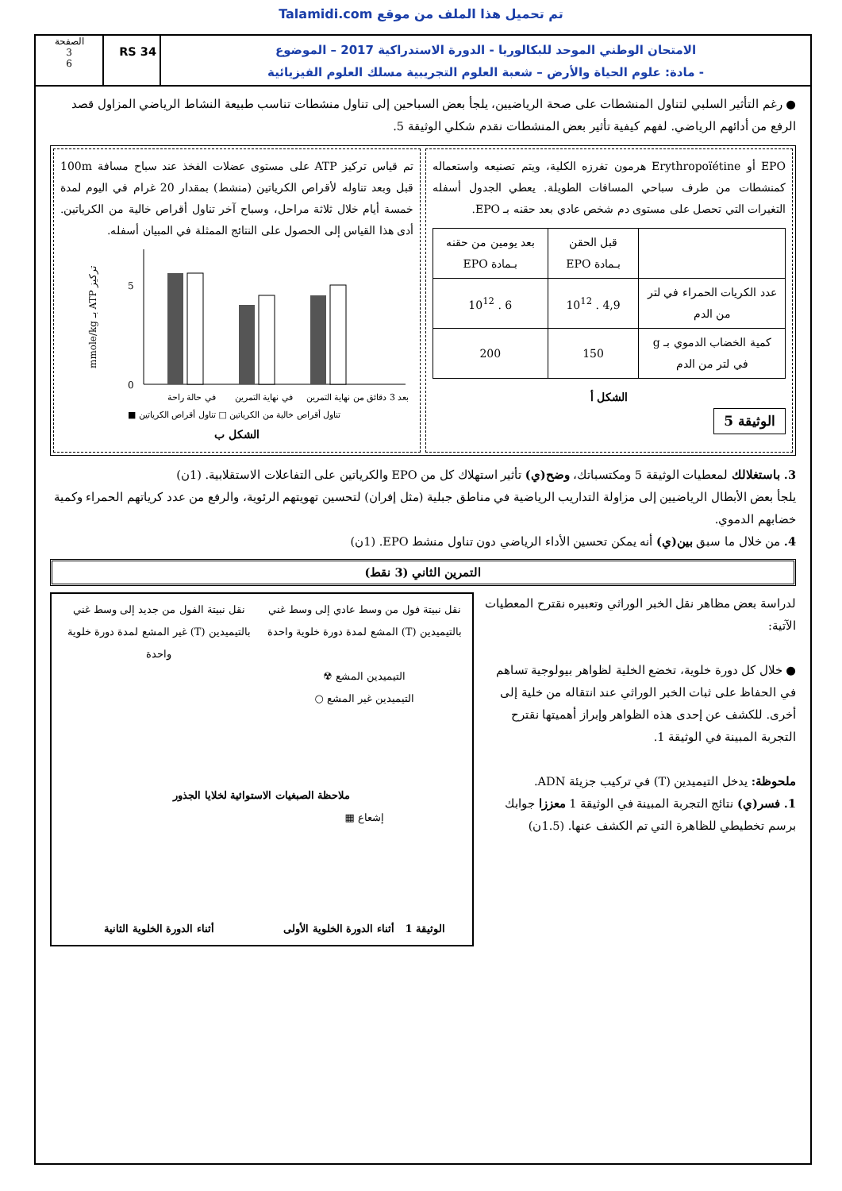Talamidi.com تم تحميل هذا الملف من موقع
الامتحان الوطني الموحد للبكالوريا - الدورة الاستدراكية 2017 – الموضوع
- مادة: علوم الحياة والأرض – شعبة العلوم التجريبية مسلك العلوم الفيزيائية
RS 34
الصفحة
3
6
● رغم التأثير السلبي لتناول المنشطات على صحة الرياضيين، يلجأ بعض السباحين إلى تناول منشطات تناسب طبيعة النشاط الرياضي المزاول قصد الرفع من أدائهم الرياضي. لفهم كيفية تأثير بعض المنشطات نقدم شكلي الوثيقة 5.
EPO أو Erythropoïétine هرمون تفرزه الكلية، ويتم تصنيعه واستعماله كمنشطات من طرف سباحي المسافات الطويلة. يعطي الجدول أسفله التغيرات التي تحصل على مستوى دم شخص عادي بعد حقنه بـ EPO.
| | قبل الحقن بـمادة EPO | بعد يومين من حقنه بـمادة EPO |
| عدد الكريات الحمراء في لتر من الدم | 4,9 . 10<sup>12</sup> | 6 . 10<sup>12</sup> |
| كمية الخضاب الدموي بـ g في لتر من الدم | 150 | 200 |
الشكل أ
الوثيقة 5
تم قياس تركيز ATP على مستوى عضلات الفخذ عند سباح مسافة 100m قبل وبعد تناوله لأقراص الكرياتين (منشط) بمقدار 20 غرام في اليوم لمدة خمسة أيام خلال ثلاثة مراحل، وسباح آخر تناول أقراص خالية من الكرياتين. أدى هذا القياس إلى الحصول على النتائج الممثلة في المبيان أسفله.
mmole/kg بـ ATP تركيز
0
5
في حالة راحة
في نهاية التمرين
بعد 3 دقائق من نهاية التمرين
■ تناول أقراص خالية من الكرياتين □ تناول أقراص الكرياتين
الشكل ب
3. باستغلالك لمعطيات الوثيقة 5 ومكتسباتك، وضح(ي) تأثير استهلاك كل من EPO والكرياتين على التفاعلات الاستقلابية. (1ن)
يلجأ بعض الأبطال الرياضيين إلى مزاولة التداريب الرياضية في مناطق جبلية (مثل إفران) لتحسين تهويتهم الرئوية، والرفع من عدد كرياتهم الحمراء وكمية خضابهم الدموي.
4. من خلال ما سبق بين(ي) أنه يمكن تحسين الأداء الرياضي دون تناول منشط EPO. (1ن)
التمرين الثاني (3 نقط)
لدراسة بعض مظاهر نقل الخبر الوراثي وتعبيره نقترح المعطيات الآتية:
● خلال كل دورة خلوية، تخضع الخلية لظواهر بيولوجية تساهم في الحفاظ على ثبات الخبر الوراثي عند انتقاله من خلية إلى أخرى. للكشف عن إحدى هذه الظواهر وإبراز أهميتها نقترح التجربة المبينة في الوثيقة 1.
ملحوظة: يدخل التيميدين (T) في تركيب جزيئة ADN.
1. فسر(ي) نتائج التجربة المبينة في الوثيقة 1 معززا جوابك برسم تخطيطي للظاهرة التي تم الكشف عنها. (1.5ن)
نقل نبيتة فول من وسط عادي إلى وسط غني بالتيميدين (T) المشع لمدة دورة خلوية واحدة
نقل نبيتة الفول من جديد إلى وسط غني بالتيميدين (T) غير المشع لمدة دورة خلوية واحدة
التيميدين المشع ☢
التيميدين غير المشع ○
ملاحظة الصبغيات الاستوائية لخلايا الجذور
إشعاع ▦
الوثيقة 1 أثناء الدورة الخلوية الأولى
أثناء الدورة الخلوية الثانية